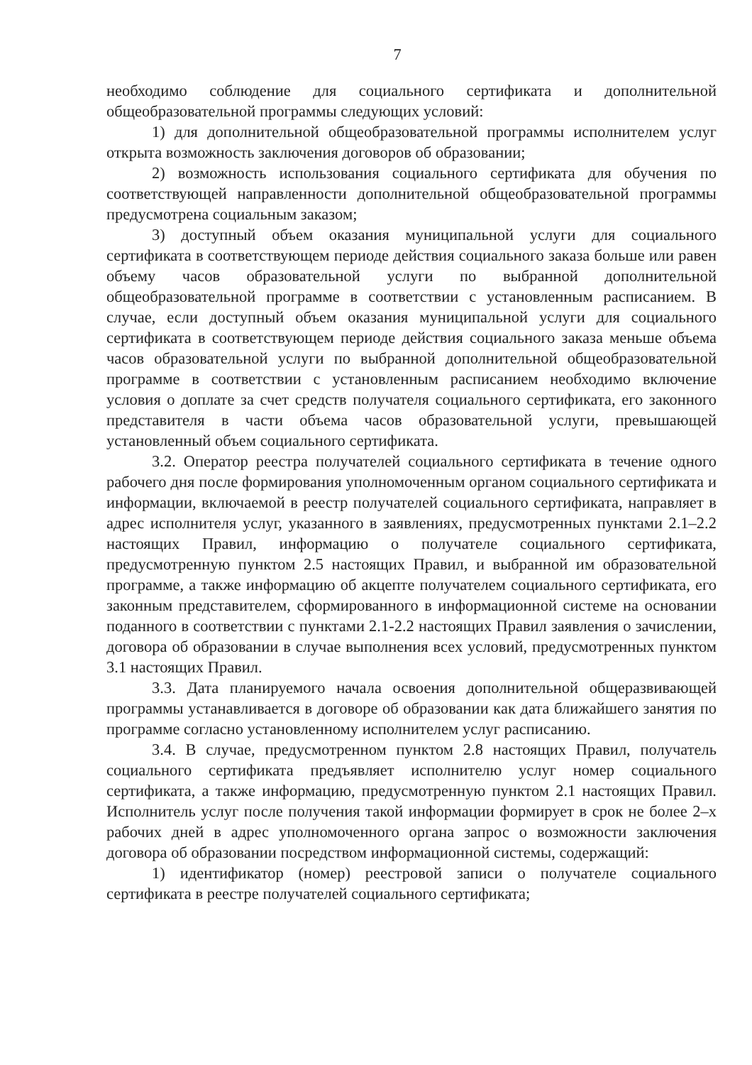7
необходимо соблюдение для социального сертификата и дополнительной общеобразовательной программы следующих условий:
1) для дополнительной общеобразовательной программы исполнителем услуг открыта возможность заключения договоров об образовании;
2) возможность использования социального сертификата для обучения по соответствующей направленности дополнительной общеобразовательной программы предусмотрена социальным заказом;
3) доступный объем оказания муниципальной услуги для социального сертификата в соответствующем периоде действия социального заказа больше или равен объему часов образовательной услуги по выбранной дополнительной общеобразовательной программе в соответствии с установленным расписанием. В случае, если доступный объем оказания муниципальной услуги для социального сертификата в соответствующем периоде действия социального заказа меньше объема часов образовательной услуги по выбранной дополнительной общеобразовательной программе в соответствии с установленным расписанием необходимо включение условия о доплате за счет средств получателя социального сертификата, его законного представителя в части объема часов образовательной услуги, превышающей установленный объем социального сертификата.
3.2. Оператор реестра получателей социального сертификата в течение одного рабочего дня после формирования уполномоченным органом социального сертификата и информации, включаемой в реестр получателей социального сертификата, направляет в адрес исполнителя услуг, указанного в заявлениях, предусмотренных пунктами 2.1–2.2 настоящих Правил, информацию о получателе социального сертификата, предусмотренную пунктом 2.5 настоящих Правил, и выбранной им образовательной программе, а также информацию об акцепте получателем социального сертификата, его законным представителем, сформированного в информационной системе на основании поданного в соответствии с пунктами 2.1-2.2 настоящих Правил заявления о зачислении, договора об образовании в случае выполнения всех условий, предусмотренных пунктом 3.1 настоящих Правил.
3.3. Дата планируемого начала освоения дополнительной общеразвивающей программы устанавливается в договоре об образовании как дата ближайшего занятия по программе согласно установленному исполнителем услуг расписанию.
3.4. В случае, предусмотренном пунктом 2.8 настоящих Правил, получатель социального сертификата предъявляет исполнителю услуг номер социального сертификата, а также информацию, предусмотренную пунктом 2.1 настоящих Правил. Исполнитель услуг после получения такой информации формирует в срок не более 2–х рабочих дней в адрес уполномоченного органа запрос о возможности заключения договора об образовании посредством информационной системы, содержащий:
1) идентификатор (номер) реестровой записи о получателе социального сертификата в реестре получателей социального сертификата;